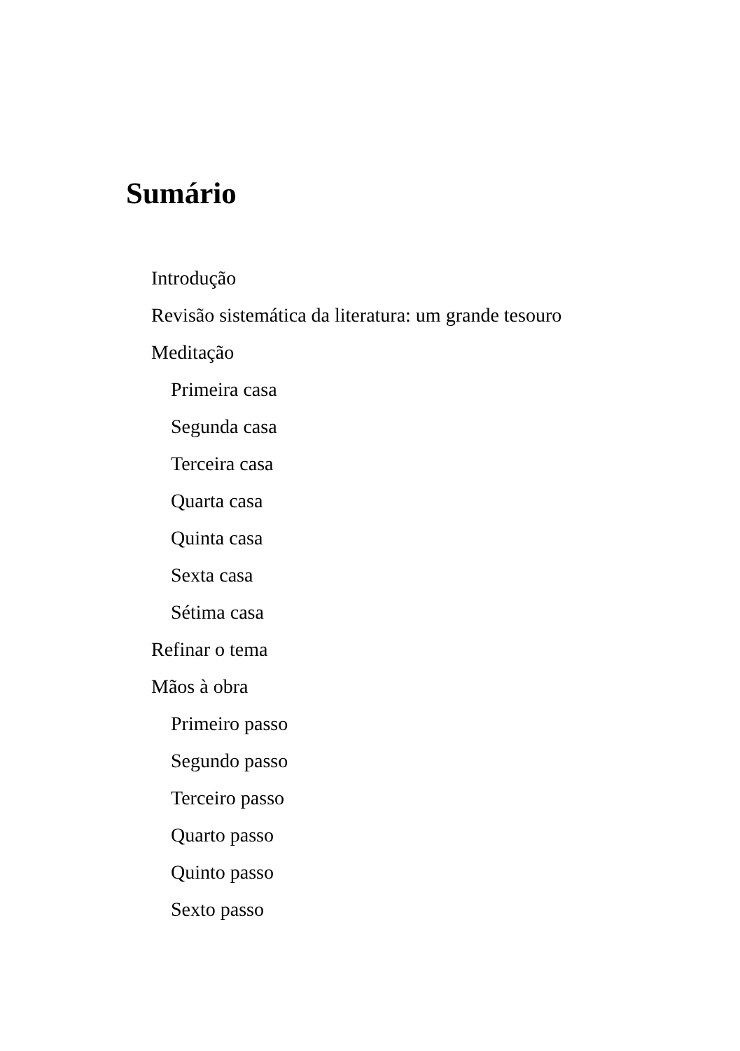Sumário
Introdução
Revisão sistemática da literatura: um grande tesouro
Meditação
Primeira casa
Segunda casa
Terceira casa
Quarta casa
Quinta casa
Sexta casa
Sétima casa
Refinar o tema
Mãos à obra
Primeiro passo
Segundo passo
Terceiro passo
Quarto passo
Quinto passo
Sexto passo